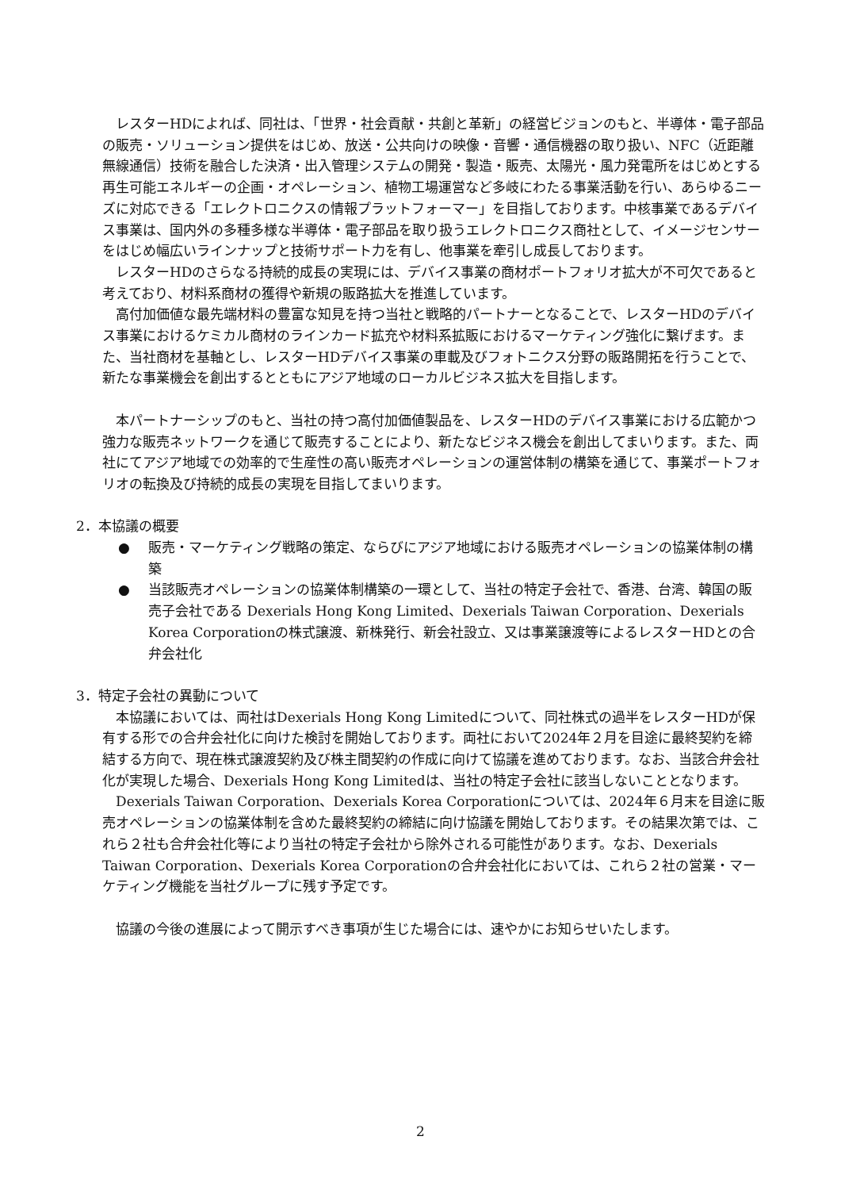レスターHDによれば、同社は、「世界・社会貢献・共創と革新」の経営ビジョンのもと、半導体・電子部品の販売・ソリューション提供をはじめ、放送・公共向けの映像・音響・通信機器の取り扱い、NFC（近距離無線通信）技術を融合した決済・出入管理システムの開発・製造・販売、太陽光・風力発電所をはじめとする再生可能エネルギーの企画・オペレーション、植物工場運営など多岐にわたる事業活動を行い、あらゆるニーズに対応できる「エレクトロニクスの情報プラットフォーマー」を目指しております。中核事業であるデバイス事業は、国内外の多種多様な半導体・電子部品を取り扱うエレクトロニクス商社として、イメージセンサーをはじめ幅広いラインナップと技術サポート力を有し、他事業を牽引し成長しております。
レスターHDのさらなる持続的成長の実現には、デバイス事業の商材ポートフォリオ拡大が不可欠であると考えており、材料系商材の獲得や新規の販路拡大を推進しています。
高付加価値な最先端材料の豊富な知見を持つ当社と戦略的パートナーとなることで、レスターHDのデバイス事業におけるケミカル商材のラインカード拡充や材料系拡販におけるマーケティング強化に繋げます。また、当社商材を基軸とし、レスターHDデバイス事業の車載及びフォトニクス分野の販路開拓を行うことで、新たな事業機会を創出するとともにアジア地域のローカルビジネス拡大を目指します。
本パートナーシップのもと、当社の持つ高付加価値製品を、レスターHDのデバイス事業における広範かつ強力な販売ネットワークを通じて販売することにより、新たなビジネス機会を創出してまいります。また、両社にてアジア地域での効率的で生産性の高い販売オペレーションの運営体制の構築を通じて、事業ポートフォリオの転換及び持続的成長の実現を目指してまいります。
2．本協議の概要
● 販売・マーケティング戦略の策定、ならびにアジア地域における販売オペレーションの協業体制の構築
● 当該販売オペレーションの協業体制構築の一環として、当社の特定子会社で、香港、台湾、韓国の販売子会社である Dexerials Hong Kong Limited、Dexerials Taiwan Corporation、Dexerials Korea Corporationの株式譲渡、新株発行、新会社設立、又は事業譲渡等によるレスターHDとの合弁会社化
3．特定子会社の異動について
本協議においては、両社はDexerials Hong Kong Limitedについて、同社株式の過半をレスターHDが保有する形での合弁会社化に向けた検討を開始しております。両社において2024年２月を目途に最終契約を締結する方向で、現在株式譲渡契約及び株主間契約の作成に向けて協議を進めております。なお、当該合弁会社化が実現した場合、Dexerials Hong Kong Limitedは、当社の特定子会社に該当しないこととなります。
Dexerials Taiwan Corporation、Dexerials Korea Corporationについては、2024年６月末を目途に販売オペレーションの協業体制を含めた最終契約の締結に向け協議を開始しております。その結果次第では、これら２社も合弁会社化等により当社の特定子会社から除外される可能性があります。なお、Dexerials Taiwan Corporation、Dexerials Korea Corporationの合弁会社化においては、これら２社の営業・マーケティング機能を当社グループに残す予定です。
協議の今後の進展によって開示すべき事項が生じた場合には、速やかにお知らせいたします。
2